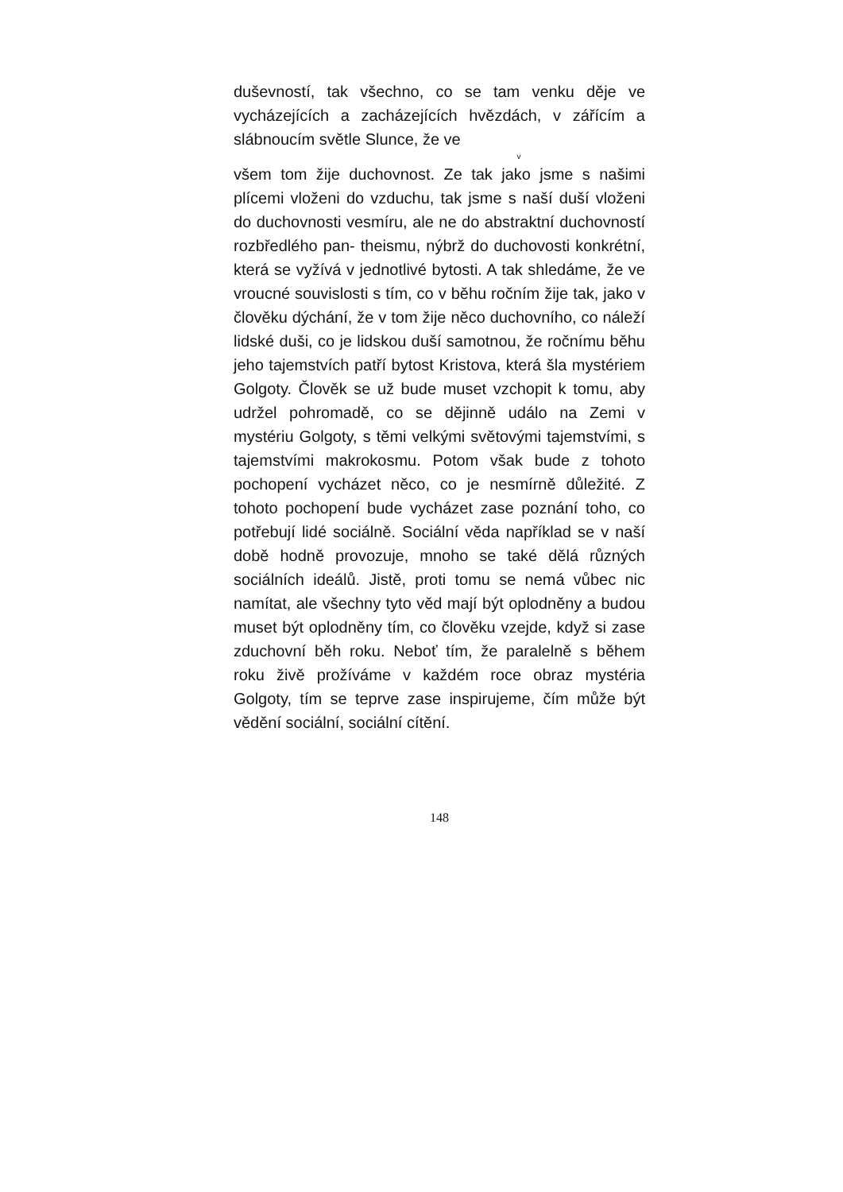duševností, tak všechno, co se tam venku děje ve vycházejících a zacházejících hvězdách, v zářícím a slábnoucím světle Slunce, že ve
v
všem tom žije duchovnost. Ze tak jako jsme s našimi plícemi vloženi do vzduchu, tak jsme s naší duší vloženi do duchovnosti vesmíru, ale ne do abstraktní duchovností rozbředlého pan- theismu, nýbrž do duchovosti konkrétní, která se vyžívá v jednotlivé bytosti. A tak shledáme, že ve vroucné souvislosti s tím, co v běhu ročním žije tak, jako v člověku dýchání, že v tom žije něco duchovního, co náleží lidské duši, co je lidskou duší samotnou, že ročnímu běhu jeho tajemstvích patří bytost Kristova, která šla mystériem Golgoty. Člověk se už bude muset vzchopit k tomu, aby udržel pohromadě, co se dějinně událo na Zemi v mystériu Golgoty, s těmi velkými světovými tajemstvími, s tajemstvími makrokosmu. Potom však bude z tohoto pochopení vycházet něco, co je nesmírně důležité. Z tohoto pochopení bude vycházet zase poznání toho, co potřebují lidé sociálně. Sociální věda například se v naší době hodně provozuje, mnoho se také dělá různých sociálních ideálů. Jistě, proti tomu se nemá vůbec nic namítat, ale všechny tyto věd mají být oplodněny a budou muset být oplodněny tím, co člověku vzejde, když si zase zduchovní běh roku. Neboť tím, že paralelně s během roku živě prožíváme v každém roce obraz mystéria Golgoty, tím se teprve zase inspirujeme, čím může být vědění sociální, sociální cítění.
148